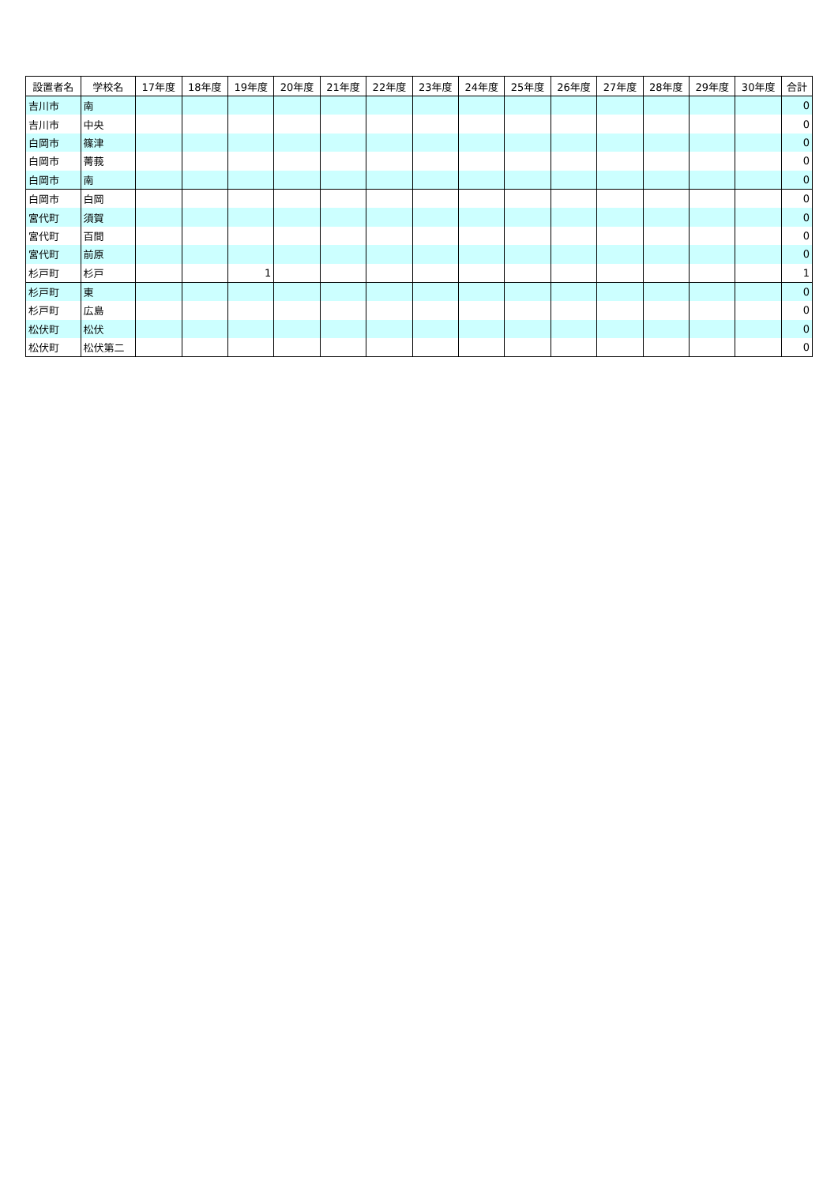| 設置者名 | 学校名 | 17年度 | 18年度 | 19年度 | 20年度 | 21年度 | 22年度 | 23年度 | 24年度 | 25年度 | 26年度 | 27年度 | 28年度 | 29年度 | 30年度 | 合計 |
| --- | --- | --- | --- | --- | --- | --- | --- | --- | --- | --- | --- | --- | --- | --- | --- | --- |
| 吉川市 | 南 | | | | | | | | | | | | | | | 0 |
| 吉川市 | 中央 | | | | | | | | | | | | | | | 0 |
| 白岡市 | 篠津 | | | | | | | | | | | | | | | 0 |
| 白岡市 | 菁莪 | | | | | | | | | | | | | | | 0 |
| 白岡市 | 南 | | | | | | | | | | | | | | | 0 |
| 白岡市 | 白岡 | | | | | | | | | | | | | | | 0 |
| 宮代町 | 須賀 | | | | | | | | | | | | | | | 0 |
| 宮代町 | 百間 | | | | | | | | | | | | | | | 0 |
| 宮代町 | 前原 | | | | | | | | | | | | | | | 0 |
| 杉戸町 | 杉戸 | | | 1 | | | | | | | | | | | | 1 |
| 杉戸町 | 東 | | | | | | | | | | | | | | | 0 |
| 杉戸町 | 広島 | | | | | | | | | | | | | | | 0 |
| 松伏町 | 松伏 | | | | | | | | | | | | | | | 0 |
| 松伏町 | 松伏第二 | | | | | | | | | | | | | | | 0 |